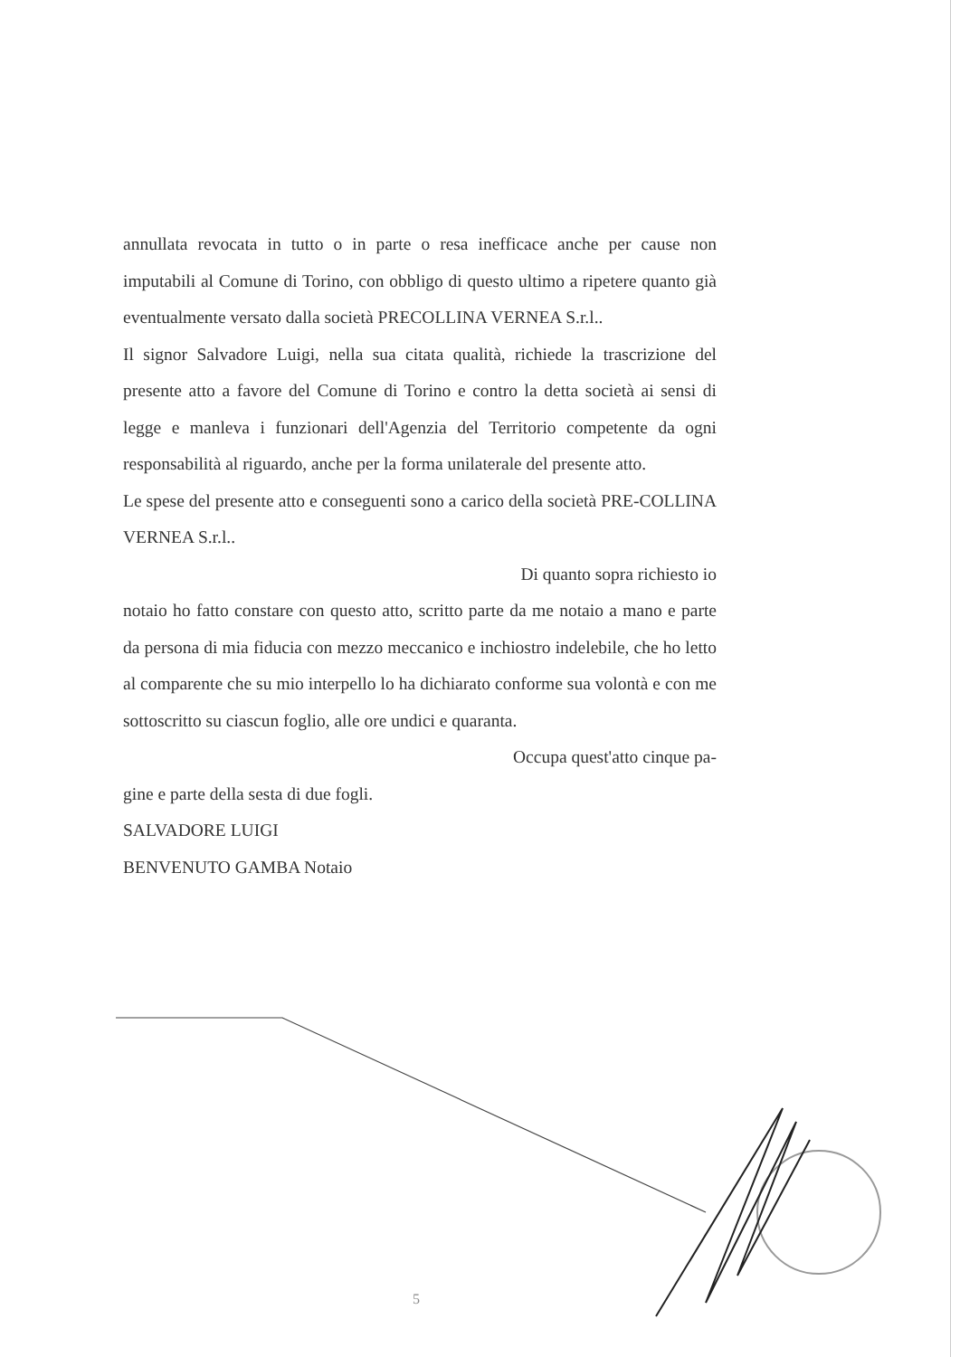annullata revocata in tutto o in parte o resa inefficace anche per cause non imputabili al Comune di Torino, con obbligo di questo ultimo a ripetere quanto già eventualmente versato dalla società PRECOLLINA VERNEA S.r.l..
Il signor Salvadore Luigi, nella sua citata qualità, richiede la trascrizione del presente atto a favore del Comune di Torino e contro la detta società ai sensi di legge e manleva i funzionari dell'Agenzia del Territorio competente da ogni responsabilità al riguardo, anche per la forma unilaterale del presente atto.
Le spese del presente atto e conseguenti sono a carico della società PRE-COLLINA VERNEA S.r.l..
Di quanto sopra richiesto io
notaio ho fatto constare con questo atto, scritto parte da me notaio a mano e parte da persona di mia fiducia con mezzo meccanico e inchiostro indelebile, che ho letto al comparente che su mio interpello lo ha dichiarato conforme sua volontà e con me sottoscritto su ciascun foglio, alle ore undici e quaranta.
Occupa quest'atto cinque pa-
gine e parte della sesta di due fogli.
SALVADORE LUIGI
BENVENUTO GAMBA Notaio
5